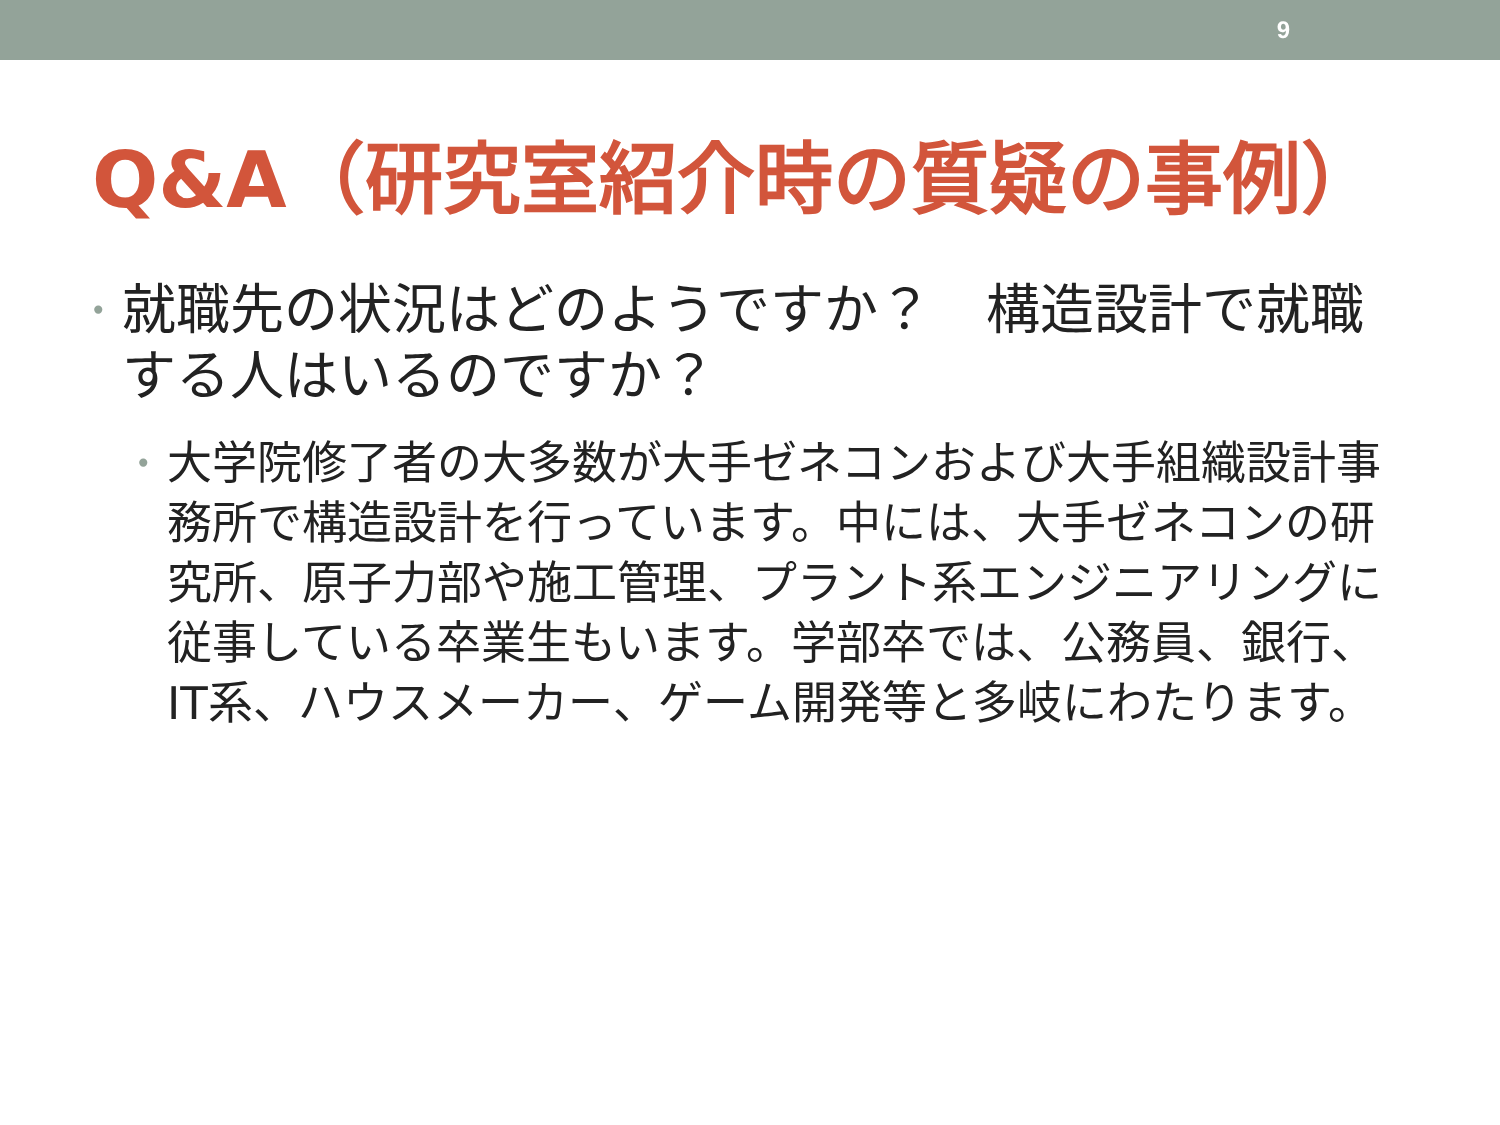9
Q&A（研究室紹介時の質疑の事例）
• 就職先の状況はどのようですか？　構造設計で就職する人はいるのですか？
• 大学院修了者の大多数が大手ゼネコンおよび大手組織設計事務所で構造設計を行っています。中には、大手ゼネコンの研究所、原子力部や施工管理、プラント系エンジニアリングに従事している卒業生もいます。学部卒では、公務員、銀行、IT系、ハウスメーカー、ゲーム開発等と多岐にわたります。